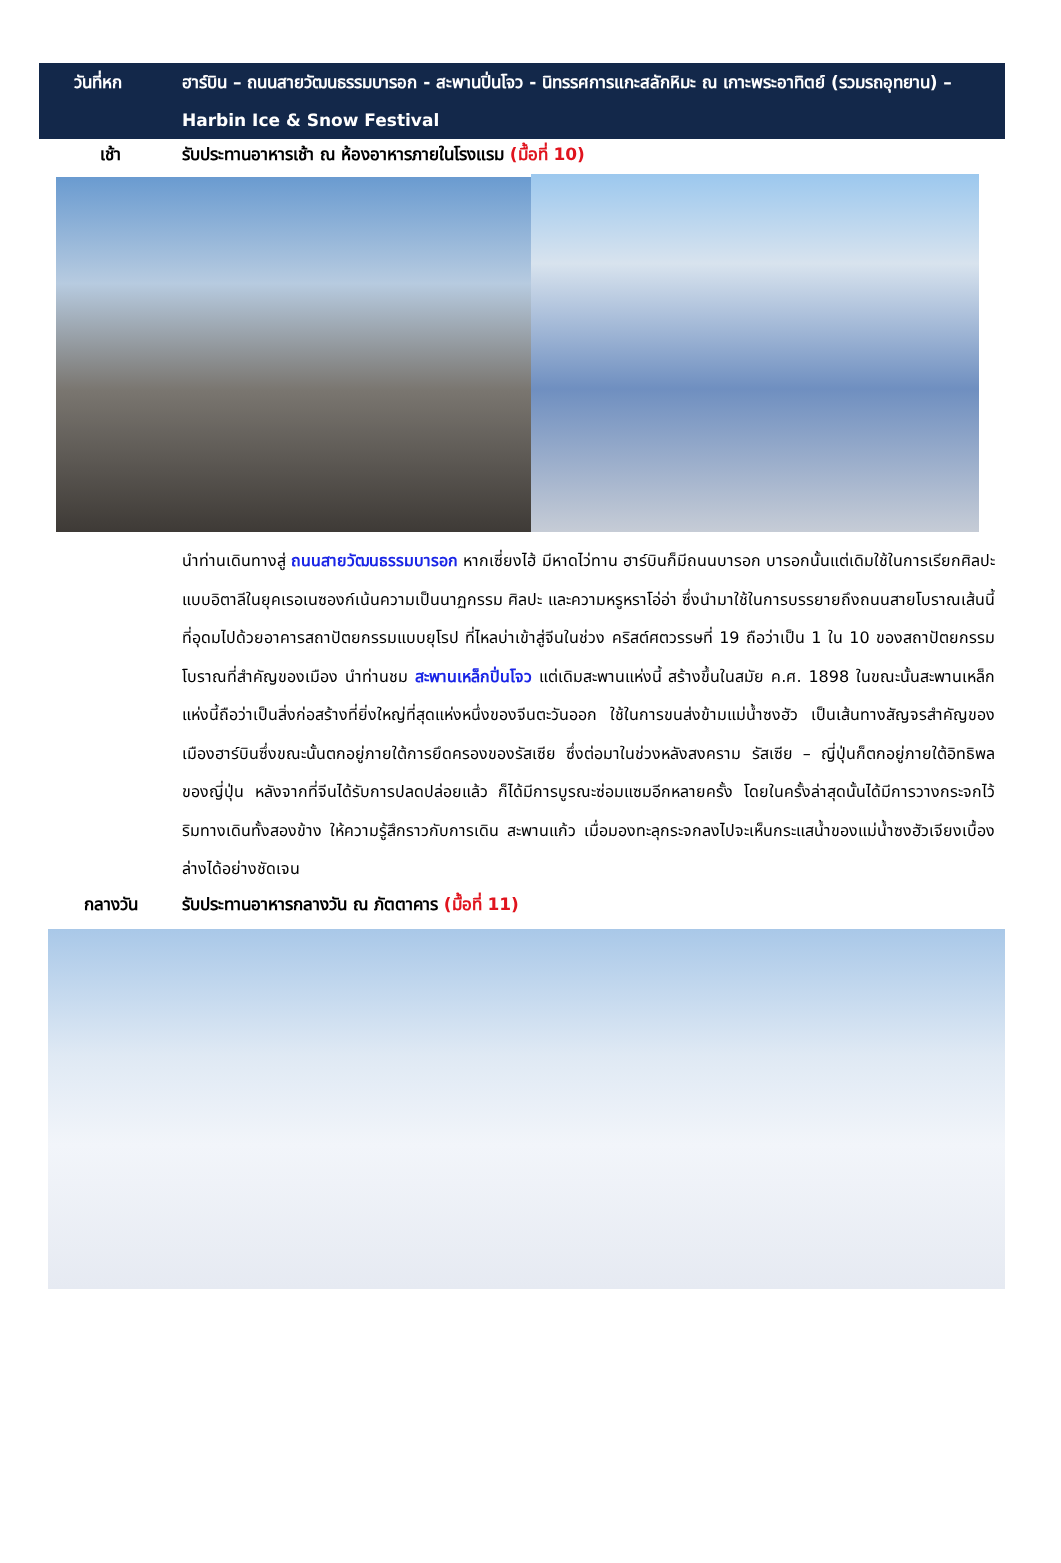วันที่หก ฮาร์บิน – ถนนสายวัฒนธรรมบารอก - สะพานปิ่นโจว - นิทรรศการแกะสลักหิมะ ณ เกาะพระอาทิตย์ (รวมรถอุทยาน) – Harbin Ice & Snow Festival
เช้า รับประทานอาหารเช้า ณ ห้องอาหารภายในโรงแรม (มื้อที่ 10)
นำท่านเดินทางสู่ ถนนสายวัฒนธรรมบารอก หากเซี่ยงไฮ้ มีหาดไว่ทาน ฮาร์บินก็มีถนนบารอก บารอกนั้นแต่เดิมใช้ในการเรียกศิลปะแบบอิตาลีในยุคเรอเนซองก์เน้นความเป็นนาฏกรรม ศิลปะ และความหรูหราโอ่อ่า ซึ่งนำมาใช้ในการบรรยายถึงถนนสายโบราณเส้นนี้ ที่อุดมไปด้วยอาคารสถาปัตยกรรมแบบยุโรป ที่ไหลบ่าเข้าสู่จีนในช่วง คริสต์ศตวรรษที่ 19 ถือว่าเป็น 1 ใน 10 ของสถาปัตยกรรมโบราณที่สำคัญของเมือง นำท่านชม สะพานเหล็กปิ่นโจว แต่เดิมสะพานแห่งนี้ สร้างขึ้นในสมัย ค.ศ. 1898 ในขณะนั้นสะพานเหล็กแห่งนี้ถือว่าเป็นสิ่งก่อสร้างที่ยิ่งใหญ่ที่สุดแห่งหนึ่งของจีนตะวันออก ใช้ในการขนส่งข้ามแม่น้ำซงฮัว เป็นเส้นทางสัญจรสำคัญของเมืองฮาร์บินซึ่งขณะนั้นตกอยู่ภายใต้การยึดครองของรัสเซีย ซึ่งต่อมาในช่วงหลังสงคราม รัสเซีย – ญี่ปุ่นก็ตกอยู่ภายใต้อิทธิพลของญี่ปุ่น หลังจากที่จีนได้รับการปลดปล่อยแล้ว ก็ได้มีการบูรณะซ่อมแซมอีกหลายครั้ง โดยในครั้งล่าสุดนั้นได้มีการวางกระจกไว้ริมทางเดินทั้งสองข้าง ให้ความรู้สึกราวกับการเดิน สะพานแก้ว เมื่อมองทะลุกระจกลงไปจะเห็นกระแสน้ำของแม่น้ำซงฮัวเจียงเบื้องล่างได้อย่างชัดเจน
กลางวัน รับประทานอาหารกลางวัน ณ ภัตตาคาร (มื้อที่ 11)